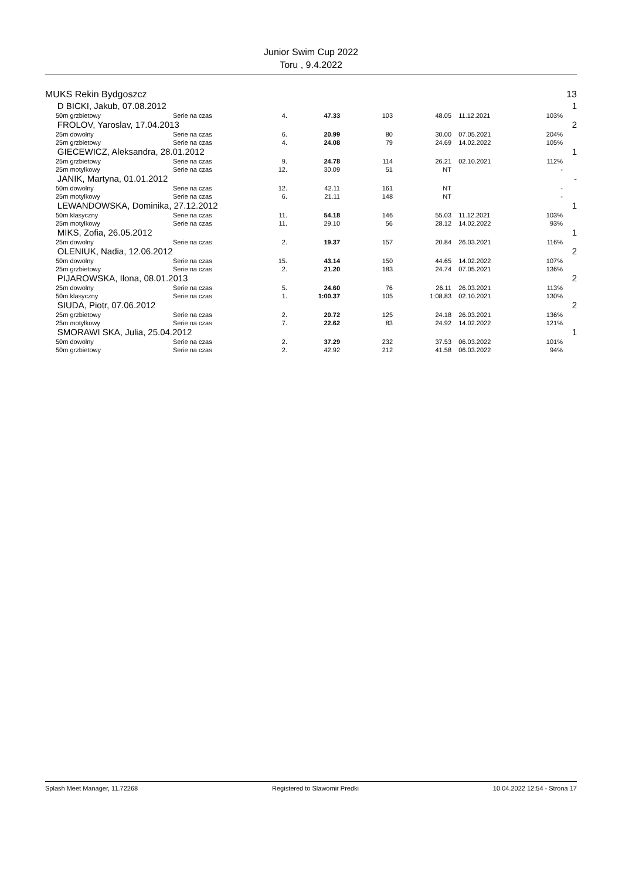Junior Swim Cup 2022
Toru , 9.4.2022
| MUKS Rekin Bydgoszcz | | | | | | | | | 13 |
| D BICKI, Jakub, 07.08.2012 | | | | | | | | | 1 |
| | 50m grzbietowy | Serie na czas | 4. | 47.33 | 103 | 48.05 | 11.12.2021 | 103% | |
| FROLOV, Yaroslav, 17.04.2013 | | | | | | | | | 2 |
| | 25m dowolny | Serie na czas | 6. | 20.99 | 80 | 30.00 | 07.05.2021 | 204% | |
| | 25m grzbietowy | Serie na czas | 4. | 24.08 | 79 | 24.69 | 14.02.2022 | 105% | |
| GIECEWICZ, Aleksandra, 28.01.2012 | | | | | | | | | 1 |
| | 25m grzbietowy | Serie na czas | 9. | 24.78 | 114 | 26.21 | 02.10.2021 | 112% | |
| | 25m motylkowy | Serie na czas | 12. | 30.09 | 51 | NT | | - | |
| JANIK, Martyna, 01.01.2012 | | | | | | | | | - |
| | 50m dowolny | Serie na czas | 12. | 42.11 | 161 | NT | | - | |
| | 25m motylkowy | Serie na czas | 6. | 21.11 | 148 | NT | | - | |
| LEWANDOWSKA, Dominika, 27.12.2012 | | | | | | | | | 1 |
| | 50m klasyczny | Serie na czas | 11. | 54.18 | 146 | 55.03 | 11.12.2021 | 103% | |
| | 25m motylkowy | Serie na czas | 11. | 29.10 | 56 | 28.12 | 14.02.2022 | 93% | |
| MIKS, Zofia, 26.05.2012 | | | | | | | | | 1 |
| | 25m dowolny | Serie na czas | 2. | 19.37 | 157 | 20.84 | 26.03.2021 | 116% | |
| OLENIUK, Nadia, 12.06.2012 | | | | | | | | | 2 |
| | 50m dowolny | Serie na czas | 15. | 43.14 | 150 | 44.65 | 14.02.2022 | 107% | |
| | 25m grzbietowy | Serie na czas | 2. | 21.20 | 183 | 24.74 | 07.05.2021 | 136% | |
| PIJAROWSKA, Ilona, 08.01.2013 | | | | | | | | | 2 |
| | 25m dowolny | Serie na czas | 5. | 24.60 | 76 | 26.11 | 26.03.2021 | 113% | |
| | 50m klasyczny | Serie na czas | 1. | 1:00.37 | 105 | 1:08.83 | 02.10.2021 | 130% | |
| SIUDA, Piotr, 07.06.2012 | | | | | | | | | 2 |
| | 25m grzbietowy | Serie na czas | 2. | 20.72 | 125 | 24.18 | 26.03.2021 | 136% | |
| | 25m motylkowy | Serie na czas | 7. | 22.62 | 83 | 24.92 | 14.02.2022 | 121% | |
| SMORAWI SKA, Julia, 25.04.2012 | | | | | | | | | 1 |
| | 50m dowolny | Serie na czas | 2. | 37.29 | 232 | 37.53 | 06.03.2022 | 101% | |
| | 50m grzbietowy | Serie na czas | 2. | 42.92 | 212 | 41.58 | 06.03.2022 | 94% | |
Splash Meet Manager, 11.72268 Registered to Slawomir Predki 10.04.2022 12:54 - Strona 17